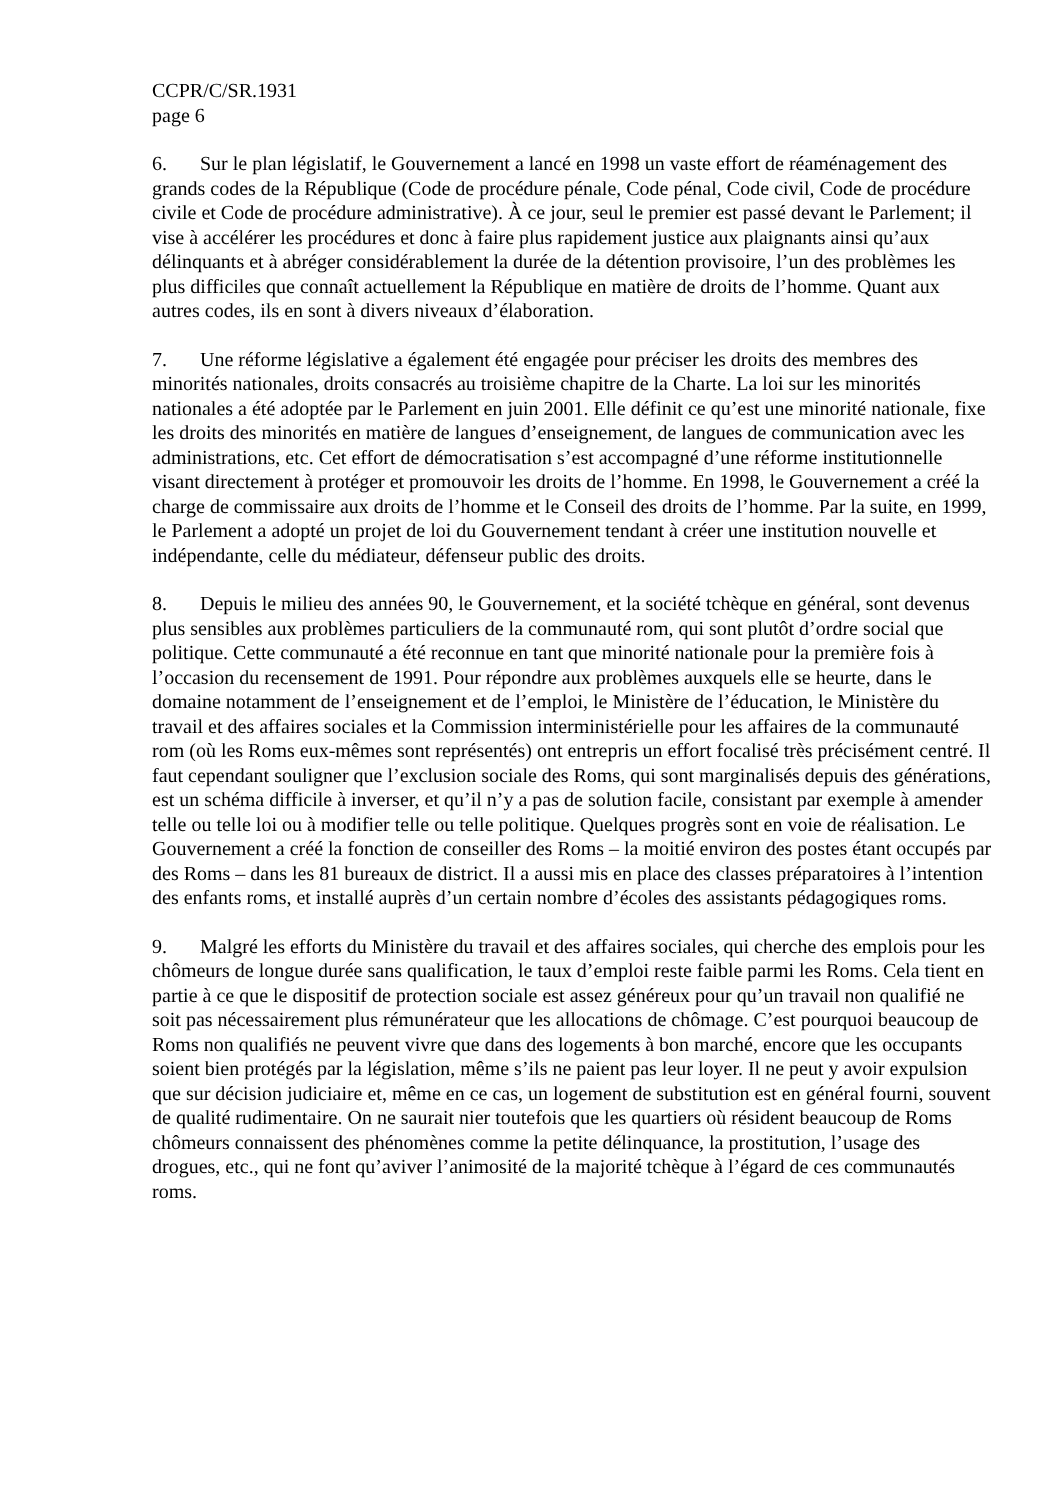CCPR/C/SR.1931
page 6
6. Sur le plan législatif, le Gouvernement a lancé en 1998 un vaste effort de réaménagement des grands codes de la République (Code de procédure pénale, Code pénal, Code civil, Code de procédure civile et Code de procédure administrative). À ce jour, seul le premier est passé devant le Parlement; il vise à accélérer les procédures et donc à faire plus rapidement justice aux plaignants ainsi qu’aux délinquants et à abréger considérablement la durée de la détention provisoire, l’un des problèmes les plus difficiles que connaît actuellement la République en matière de droits de l’homme. Quant aux autres codes, ils en sont à divers niveaux d’élaboration.
7. Une réforme législative a également été engagée pour préciser les droits des membres des minorités nationales, droits consacrés au troisième chapitre de la Charte. La loi sur les minorités nationales a été adoptée par le Parlement en juin 2001. Elle définit ce qu’est une minorité nationale, fixe les droits des minorités en matière de langues d’enseignement, de langues de communication avec les administrations, etc. Cet effort de démocratisation s’est accompagné d’une réforme institutionnelle visant directement à protéger et promouvoir les droits de l’homme. En 1998, le Gouvernement a créé la charge de commissaire aux droits de l’homme et le Conseil des droits de l’homme. Par la suite, en 1999, le Parlement a adopté un projet de loi du Gouvernement tendant à créer une institution nouvelle et indépendante, celle du médiateur, défenseur public des droits.
8. Depuis le milieu des années 90, le Gouvernement, et la société tchèque en général, sont devenus plus sensibles aux problèmes particuliers de la communauté rom, qui sont plutôt d’ordre social que politique. Cette communauté a été reconnue en tant que minorité nationale pour la première fois à l’occasion du recensement de 1991. Pour répondre aux problèmes auxquels elle se heurte, dans le domaine notamment de l’enseignement et de l’emploi, le Ministère de l’éducation, le Ministère du travail et des affaires sociales et la Commission interministérielle pour les affaires de la communauté rom (où les Roms eux-mêmes sont représentés) ont entrepris un effort focalisé très précisément centré. Il faut cependant souligner que l’exclusion sociale des Roms, qui sont marginalisés depuis des générations, est un schéma difficile à inverser, et qu’il n’y a pas de solution facile, consistant par exemple à amender telle ou telle loi ou à modifier telle ou telle politique. Quelques progrès sont en voie de réalisation. Le Gouvernement a créé la fonction de conseiller des Roms – la moitié environ des postes étant occupés par des Roms – dans les 81 bureaux de district. Il a aussi mis en place des classes préparatoires à l’intention des enfants roms, et installé auprès d’un certain nombre d’écoles des assistants pédagogiques roms.
9. Malgré les efforts du Ministère du travail et des affaires sociales, qui cherche des emplois pour les chômeurs de longue durée sans qualification, le taux d’emploi reste faible parmi les Roms. Cela tient en partie à ce que le dispositif de protection sociale est assez généreux pour qu’un travail non qualifié ne soit pas nécessairement plus rémunérateur que les allocations de chômage. C’est pourquoi beaucoup de Roms non qualifiés ne peuvent vivre que dans des logements à bon marché, encore que les occupants soient bien protégés par la législation, même s’ils ne paient pas leur loyer. Il ne peut y avoir expulsion que sur décision judiciaire et, même en ce cas, un logement de substitution est en général fourni, souvent de qualité rudimentaire. On ne saurait nier toutefois que les quartiers où résident beaucoup de Roms chômeurs connaissent des phénomènes comme la petite délinquance, la prostitution, l’usage des drogues, etc., qui ne font qu’aviver l’animosité de la majorité tchèque à l’égard de ces communautés roms.